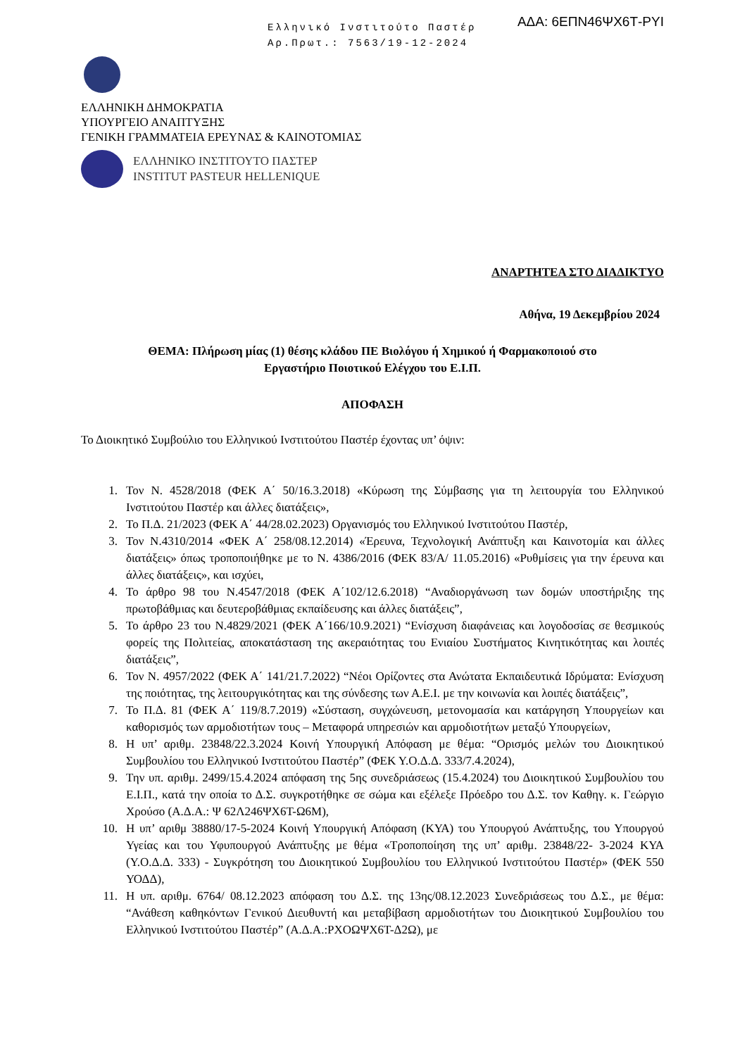Ελληνικό Ινστιτούτο Παστέρ
Αρ.Πρωτ.: 7563/19-12-2024
ΑΔΑ: 6ΕΠΝ46ΨΧ6Τ-ΡΥΙ
ΕΛΛΗΝΙΚΗ ΔΗΜΟΚΡΑΤΙΑ
ΥΠΟΥΡΓΕΙΟ ΑΝΑΠΤΥΞΗΣ
ΓΕΝΙΚΗ ΓΡΑΜΜΑΤΕΙΑ ΕΡΕΥΝΑΣ & ΚΑΙΝΟΤΟΜΙΑΣ
ΕΛΛΗΝΙΚΟ ΙΝΣΤΙΤΟΥΤΟ ΠΑΣΤΕΡ
INSTITUT PASTEUR HELLENIQUE
ΑΝΑΡΤΗΤΕΑ ΣΤΟ ΔΙΑΔΙΚΤΥΟ
Αθήνα, 19 Δεκεμβρίου 2024
ΘΕΜΑ: Πλήρωση μίας (1) θέσης κλάδου ΠΕ Βιολόγου ή Χημικού ή Φαρμακοποιού στο
Εργαστήριο Ποιοτικού Ελέγχου του Ε.Ι.Π.
ΑΠΟΦΑΣΗ
Το Διοικητικό Συμβούλιο του Ελληνικού Ινστιτούτου Παστέρ έχοντας υπ’ όψιν:
1. Τον Ν. 4528/2018 (ΦΕΚ Α΄ 50/16.3.2018) «Κύρωση της Σύμβασης για τη λειτουργία του Ελληνικού Ινστιτούτου Παστέρ και άλλες διατάξεις»,
2. Το Π.Δ. 21/2023 (ΦΕΚ Α΄ 44/28.02.2023) Οργανισμός του Ελληνικού Ινστιτούτου Παστέρ,
3. Τον Ν.4310/2014 «ΦΕΚ Α΄ 258/08.12.2014) «Έρευνα, Τεχνολογική Ανάπτυξη και Καινοτομία και άλλες διατάξεις» όπως τροποποιήθηκε με το Ν. 4386/2016 (ΦΕΚ 83/Α/ 11.05.2016) «Ρυθμίσεις για την έρευνα και άλλες διατάξεις», και ισχύει,
4. Το άρθρο 98 του Ν.4547/2018 (ΦΕΚ Α΄102/12.6.2018) “Αναδιοργάνωση των δομών υποστήριξης της πρωτοβάθμιας και δευτεροβάθμιας εκπαίδευσης και άλλες διατάξεις”,
5. Το άρθρο 23 του Ν.4829/2021 (ΦΕΚ Α΄166/10.9.2021) “Ενίσχυση διαφάνειας και λογοδοσίας σε θεσμικούς φορείς της Πολιτείας, αποκατάσταση της ακεραιότητας του Ενιαίου Συστήματος Κινητικότητας και λοιπές διατάξεις”,
6. Τον Ν. 4957/2022 (ΦΕΚ Α΄ 141/21.7.2022) “Νέοι Ορίζοντες στα Ανώτατα Εκπαιδευτικά Ιδρύματα: Ενίσχυση της ποιότητας, της λειτουργικότητας και της σύνδεσης των Α.Ε.Ι. με την κοινωνία και λοιπές διατάξεις”,
7. Το Π.Δ. 81 (ΦΕΚ Α΄ 119/8.7.2019) «Σύσταση, συγχώνευση, μετονομασία και κατάργηση Υπουργείων και καθορισμός των αρμοδιοτήτων τους – Μεταφορά υπηρεσιών και αρμοδιοτήτων μεταξύ Υπουργείων,
8. Η υπ’ αριθμ. 23848/22.3.2024 Κοινή Υπουργική Απόφαση με θέμα: “Ορισμός μελών του Διοικητικού Συμβουλίου του Ελληνικού Ινστιτούτου Παστέρ” (ΦΕΚ Υ.Ο.Δ.Δ. 333/7.4.2024),
9. Την υπ. αριθμ. 2499/15.4.2024 απόφαση της 5ης συνεδριάσεως (15.4.2024) του Διοικητικού Συμβουλίου του Ε.Ι.Π., κατά την οποία το Δ.Σ. συγκροτήθηκε σε σώμα και εξέλεξε Πρόεδρο του Δ.Σ. τον Καθηγ. κ. Γεώργιο Χρούσο (Α.Δ.Α.: Ψ 62Λ246ΨΧ6Τ-Ω6Μ),
10. Η υπ’ αριθμ 38880/17-5-2024 Κοινή Υπουργική Απόφαση (ΚΥΑ) του Υπουργού Ανάπτυξης, του Υπουργού Υγείας και του Υφυπουργού Ανάπτυξης με θέμα «Τροποποίηση της υπ’ αριθμ. 23848/22- 3-2024 ΚΥΑ (Υ.Ο.Δ.Δ. 333) - Συγκρότηση του Διοικητικού Συμβουλίου του Ελληνικού Ινστιτούτου Παστέρ» (ΦΕΚ 550 ΥΟΔΔ),
11. Η υπ. αριθμ. 6764/ 08.12.2023 απόφαση του Δ.Σ. της 13ης/08.12.2023 Συνεδριάσεως του Δ.Σ., με θέμα: “Ανάθεση καθηκόντων Γενικού Διευθυντή και μεταβίβαση αρμοδιοτήτων του Διοικητικού Συμβουλίου του Ελληνικού Ινστιτούτου Παστέρ” (Α.Δ.Α.:ΡΧΟΩΨΧ6Τ-Δ2Ω), με